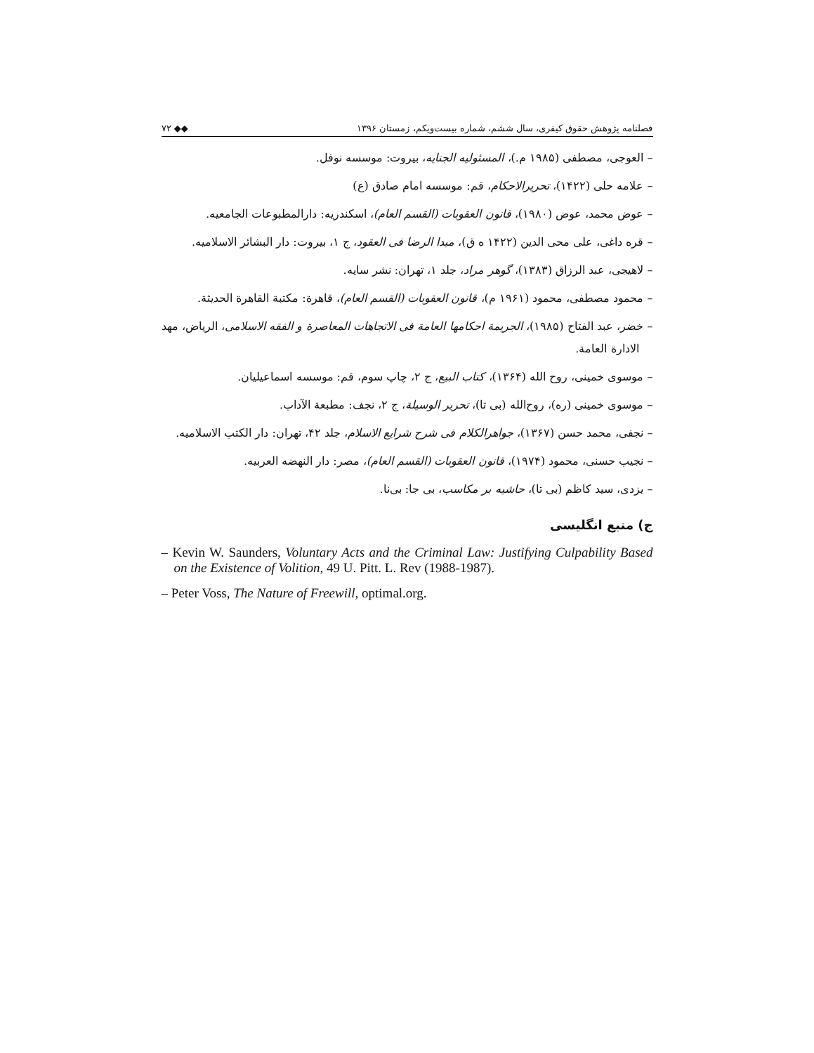فصلنامه پژوهش حقوق کیفری، سال ششم، شماره بیست‌ویکم، زمستان ۱۳۹۶ ◆◆ ۷۲
– العوجی، مصطفی (۱۹۸۵ م.)، المسئولیه الجنایه، بیروت: موسسه نوفل.
– علامه حلی (۱۴۲۲)، تحریرالاحکام، قم: موسسه امام صادق (ع)
– عوض محمد، عوض (۱۹۸۰)، قانون العقوبات (القسم العام)، اسکندریه: دارالمطبوعات الجامعیه.
– قره داغی، علی محی الدین (۱۴۲۲ ه ق)، مبدا الرضا فی العقود، ج ۱، بیروت: دار البشائر الاسلامیه.
– لاهیجی، عبد الرزاق (۱۳۸۳)، گوهر مراد، جلد ۱، تهران: نشر سایه.
– محمود مصطفی، محمود (۱۹۶۱ م)، قانون العقوبات (القسم العام)، قاهرة: مکتبة القاهرة الحدیثة.
– خضر، عبد الفتاح (۱۹۸۵)، الجریمة احکامها العامة فی الاتجاهات المعاصرة و الفقه الاسلامی، الریاض، مهد الادارة العامة.
– موسوی خمینی، روح الله (۱۳۶۴)، کتاب البیع، ج ۲، چاپ سوم، قم: موسسه اسماعیلیان.
– موسوی خمینی (ره)، روح‌الله (بی تا)، تحریر الوسیلة، ج ۲، نجف: مطبعة الآداب.
– نجفی، محمد حسن (۱۳۶۷)، جواهرالکلام فی شرح شرایع الاسلام، جلد ۴۲، تهران: دار الکتب الاسلامیه.
– نجیب حسنی، محمود (۱۹۷۴)، قانون العقوبات (القسم العام)، مصر: دار النهضه العربیه.
– یزدی، سید کاظم (بی تا)، حاشیه بر مکاسب، بی جا: بی‌نا.
ج) منبع انگلیسی
– Kevin W. Saunders, Voluntary Acts and the Criminal Law: Justifying Culpability Based on the Existence of Volition, 49 U. Pitt. L. Rev (1988-1987).
– Peter Voss, The Nature of Freewill, optimal.org.